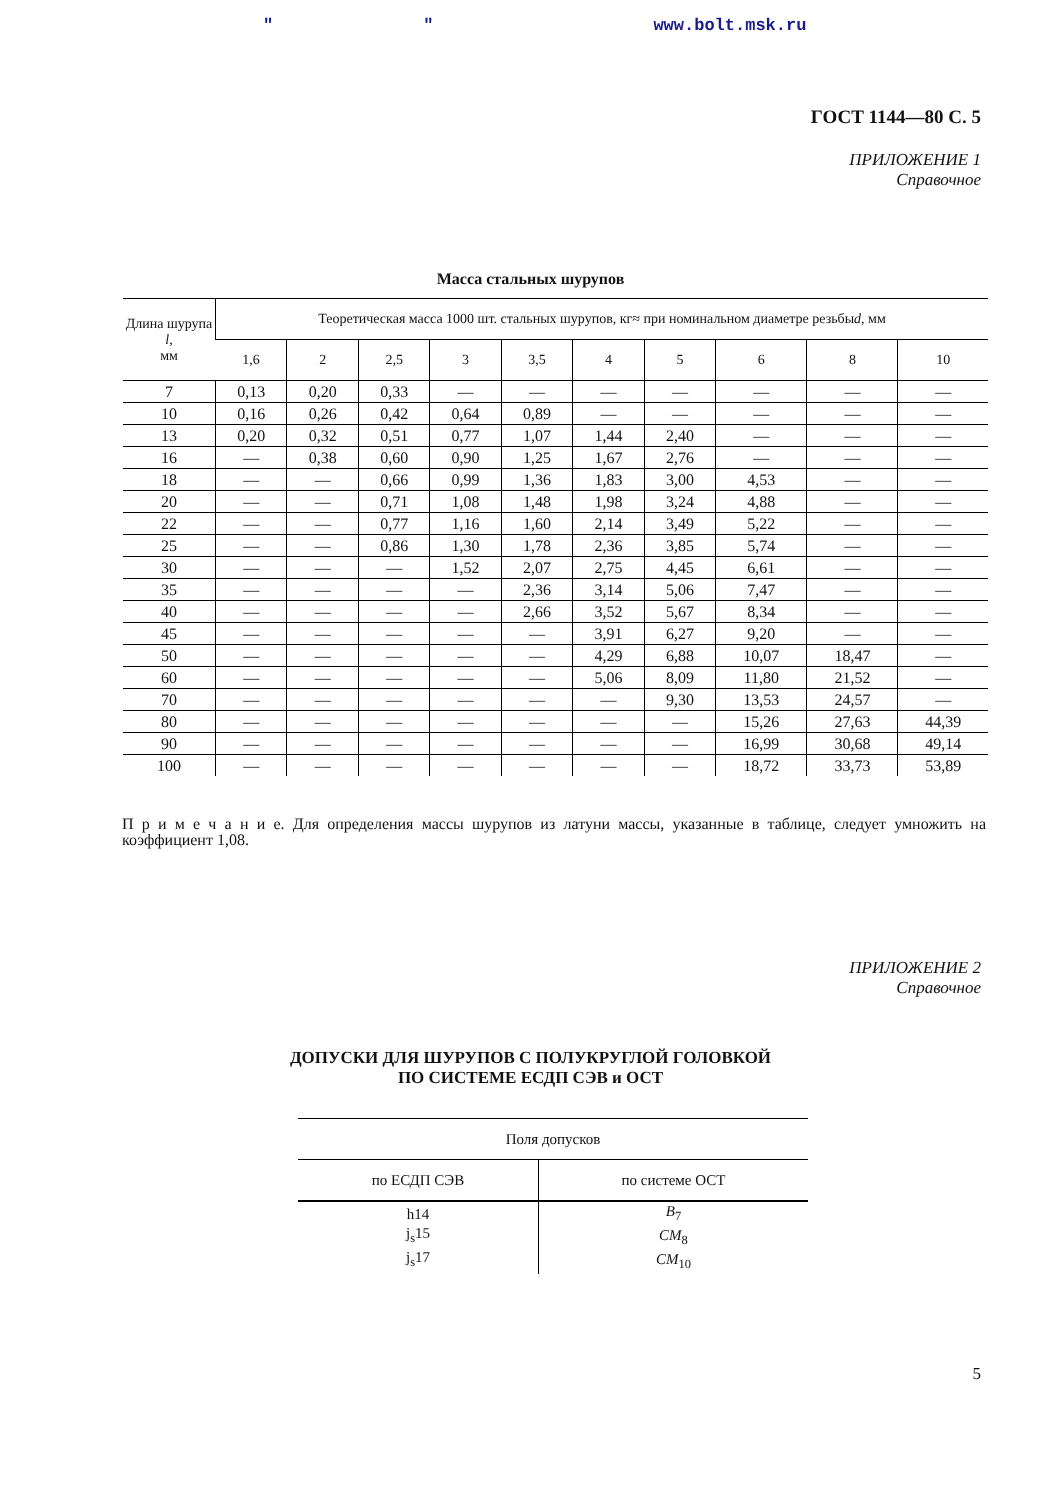" " www.bolt.msk.ru
ГОСТ 1144—80 С. 5
ПРИЛОЖЕНИЕ 1
Справочное
Масса стальных шурупов
| Длина шурупа l , мм | Теоретическая масса 1000 шт. стальных шурупов, кг≈ при номинальном диаметре резьбы d , мм | | | | | | | | | |
| --- | --- | --- | --- | --- | --- | --- | --- | --- | --- | --- |
| | 1,6 | 2 | 2,5 | 3 | 3,5 | 4 | 5 | 6 | 8 | 10 |
| 7 | 0,13 | 0,20 | 0,33 | — | — | — | — | — | — | — |
| 10 | 0,16 | 0,26 | 0,42 | 0,64 | 0,89 | — | — | — | — | — |
| 13 | 0,20 | 0,32 | 0,51 | 0,77 | 1,07 | 1,44 | 2,40 | — | — | — |
| 16 | — | 0,38 | 0,60 | 0,90 | 1,25 | 1,67 | 2,76 | — | — | — |
| 18 | — | — | 0,66 | 0,99 | 1,36 | 1,83 | 3,00 | 4,53 | — | — |
| 20 | — | — | 0,71 | 1,08 | 1,48 | 1,98 | 3,24 | 4,88 | — | — |
| 22 | — | — | 0,77 | 1,16 | 1,60 | 2,14 | 3,49 | 5,22 | — | — |
| 25 | — | — | 0,86 | 1,30 | 1,78 | 2,36 | 3,85 | 5,74 | — | — |
| 30 | — | — | — | 1,52 | 2,07 | 2,75 | 4,45 | 6,61 | — | — |
| 35 | — | — | — | — | 2,36 | 3,14 | 5,06 | 7,47 | — | — |
| 40 | — | — | — | — | 2,66 | 3,52 | 5,67 | 8,34 | — | — |
| 45 | — | — | — | — | — | 3,91 | 6,27 | 9,20 | — | — |
| 50 | — | — | — | — | — | 4,29 | 6,88 | 10,07 | 18,47 | — |
| 60 | — | — | — | — | — | 5,06 | 8,09 | 11,80 | 21,52 | — |
| 70 | — | — | — | — | — | — | 9,30 | 13,53 | 24,57 | — |
| 80 | — | — | — | — | — | — | — | 15,26 | 27,63 | 44,39 |
| 90 | — | — | — | — | — | — | — | 16,99 | 30,68 | 49,14 |
| 100 | — | — | — | — | — | — | — | 18,72 | 33,73 | 53,89 |
П р и м е ч а н и е. Для определения массы шурупов из латуни массы, указанные в таблице, следует умножить на коэффициент 1,08.
ПРИЛОЖЕНИЕ 2
Справочное
ДОПУСКИ ДЛЯ ШУРУПОВ С ПОЛУКРУГЛОЙ ГОЛОВКОЙ
ПО СИСТЕМЕ ЕСДП СЭВ и ОСТ
| Поля допусков | |
| --- | --- |
| по ЕСДП СЭВ | по системе ОСТ |
| h14 j<sub>s</sub>15 j<sub>s</sub>17 | B<sub>7</sub> CM<sub>8</sub> CM<sub>10</sub> |
5